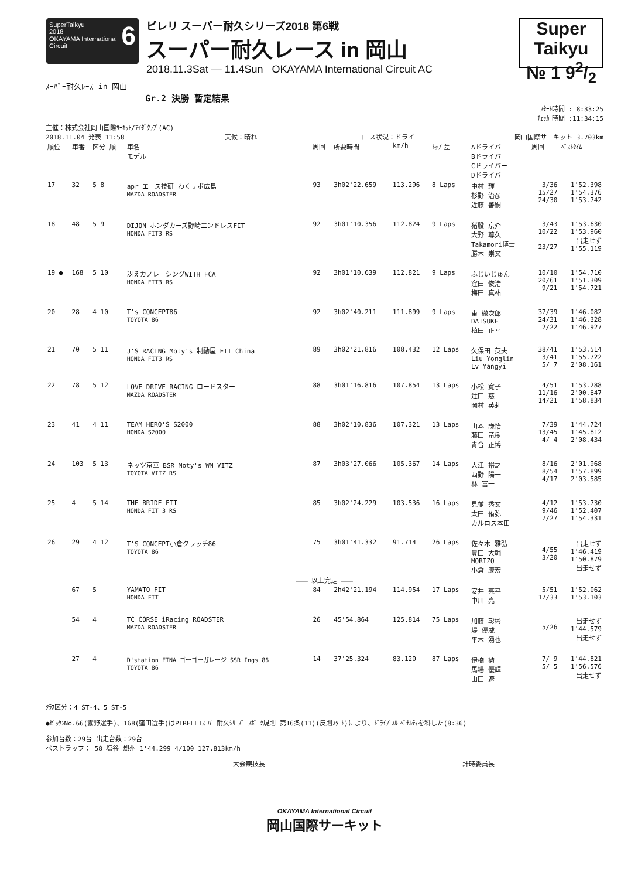SuperTaikyu 6
2018
OKAYAMA International Circuit
ピレリ スーパー耐久シリーズ2018 第6戦
スーパー耐久レース in 岡山
2018.11.3Sat — 11.4Sun OKAYAMA International Circuit AC
Super Taikyu
№ 1 92/2
ｽｰﾊﾟｰ耐久ﾚｰｽ in 岡山
Gr.2 決勝 暫定結果
ｽﾀｰﾄ時間 : 8:33:25
ﾁｪｯｶｰ時間 :11:34:15
主催：株式会社岡山国際ｻｰｷｯﾄ/ｱｲﾀﾞｸﾗﾌﾞ(AC)
2018.11.04 発表 11:58 天候：晴れ コース状況：ドライ 岡山国際サーキット 3.703km
| 順位 | 車番 | 区分 順 | 車名 モデル | 周回 | 所要時間 | km/h | ﾄｯﾌﾟ差 | Aドライバー Bドライバー Cドライバー Dドライバー | 周回 | ﾍﾞｽﾄﾀｲﾑ |
| --- | --- | --- | --- | --- | --- | --- | --- | --- | --- | --- |
| 17 | 32 | 5 8 | apr エース技研 わくサポ広島 MAZDA ROADSTER | 93 | 3h02'22.659 | 113.296 | 8 Laps | 中村 輝 杉野 治彦 近藤 善嗣 | 3/36 15/27 24/30 | 1'52.398 1'54.376 1'53.742 |
| 18 | 48 | 5 9 | DIJON ホンダカーズ野崎エンドレスFIT HONDA FIT3 RS | 92 | 3h01'10.356 | 112.824 | 9 Laps | 猪股 京介 大野 尊久 Takamori博士 勝木 崇文 | 3/43 10/22 23/27 | 1'53.630 1'53.960 出走せず 1'55.119 |
| 19 ● | 168 | 5 10 | 冴えカノレーシングWITH FCA HONDA FIT3 RS | 92 | 3h01'10.639 | 112.821 | 9 Laps | ふじいじゅん 窪田 俊浩 梅田 真祐 | 10/10 20/61 9/21 | 1'54.710 1'51.309 1'54.721 |
| 20 | 28 | 4 10 | T's CONCEPT86 TOYOTA 86 | 92 | 3h02'40.211 | 111.899 | 9 Laps | 東 徹次郎 DAISUKE 植田 正幸 | 37/39 24/31 2/22 | 1'46.082 1'46.328 1'46.927 |
| 21 | 70 | 5 11 | J'S RACING Moty's 制動屋 FIT China HONDA FIT3 RS | 89 | 3h02'21.816 | 108.432 | 12 Laps | 久保田 英夫 Liu Yonglin Lv Yangyi | 38/41 3/41 5/ 7 | 1'53.514 1'55.722 2'08.161 |
| 22 | 78 | 5 12 | LOVE DRIVE RACING ロードスター MAZDA ROADSTER | 88 | 3h01'16.816 | 107.854 | 13 Laps | 小松 寛子 辻田 慈 岡村 英莉 | 4/51 11/16 14/21 | 1'53.288 2'00.647 1'58.834 |
| 23 | 41 | 4 11 | TEAM HERO'S S2000 HONDA S2000 | 88 | 3h02'10.836 | 107.321 | 13 Laps | 山本 謙悟 藤田 竜樹 青合 正博 | 7/39 13/45 4/ 4 | 1'44.724 1'45.812 2'08.434 |
| 24 | 103 | 5 13 | ネッツ京華 BSR Moty's WM VITZ TOYOTA VITZ RS | 87 | 3h03'27.066 | 105.367 | 14 Laps | 大江 裕之 西野 陽一 林 富一 | 8/16 8/54 4/17 | 2'01.968 1'57.899 2'03.585 |
| 25 | 4 | 5 14 | THE BRIDE FIT HONDA FIT 3 RS | 85 | 3h02'24.229 | 103.536 | 16 Laps | 見並 秀文 太田 侑弥 カルロス本田 | 4/12 9/46 7/27 | 1'53.730 1'52.407 1'54.331 |
| 26 | 29 | 4 12 | T'S CONCEPT小倉クラッチ86 TOYOTA 86 | 75 | 3h01'41.332 | 91.714 | 26 Laps | 佐々木 雅弘 豊田 大輔 MORIZO 小倉 康宏 | 4/55 3/20 | 出走せず 1'46.419 1'50.879 出走せず |
| ——— 以上完走 ——— | | | | | | | | | | |
| | 67 | 5 | YAMATO FIT HONDA FIT | 84 | 2h42'21.194 | 114.954 | 17 Laps | 安井 亮平 中川 亮 | 5/51 17/33 | 1'52.062 1'53.103 |
| | 54 | 4 | TC CORSE iRacing ROADSTER MAZDA ROADSTER | 26 | 45'54.864 | 125.814 | 75 Laps | 加藤 彰彬 堤 優威 平木 湧也 | 5/26 | 出走せず 1'44.579 出走せず |
| | 27 | 4 | D'station FINA ゴーゴーガレージ SSR Ings 86 TOYOTA 86 | 14 | 37'25.324 | 83.120 | 87 Laps | 伊橋 勲 馬場 優輝 山田 遼 | 7/ 9 5/ 5 | 1'44.821 1'56.576 出走せず |
ｸﾗｽ区分：4=ST-4、5=ST-5
●ｾﾞｯｹﾝNo.66(霧野選手)、168(窪田選手)はPIRELLIｽｰﾊﾟｰ耐久ｼﾘｰｽﾞ ｽﾎﾟｰﾂ規則 第16条(11)(反則ｽﾀｰﾄ)により、ﾄﾞﾗｲﾌﾞｽﾙｰﾍﾟﾅﾙﾃｨを科した(8:36)
参加台数：29台 出走台数：29台
ベストラップ： 58 塩谷 烈州 1'44.299 4/100 127.813km/h
大会競技長 計時委員長
OKAYAMA International Circuit
岡山国際サーキット